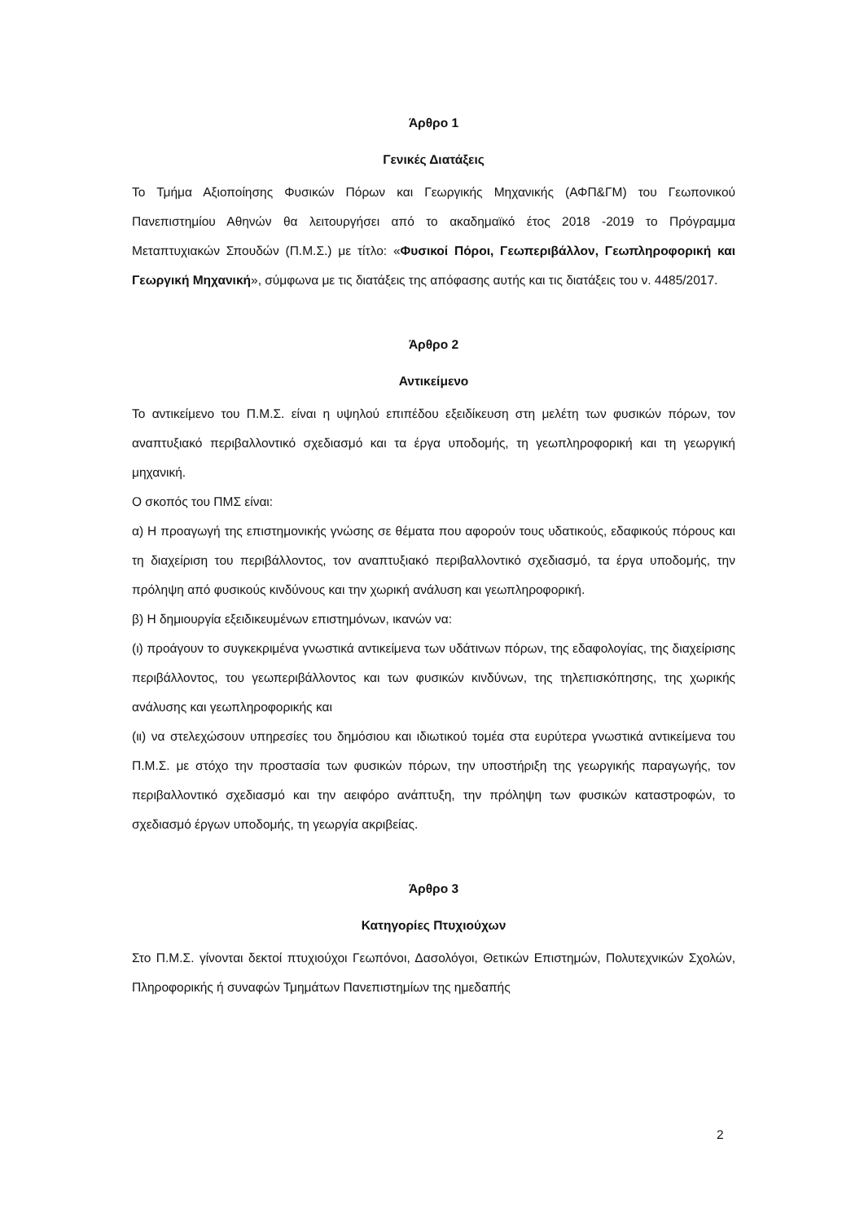Άρθρο 1
Γενικές Διατάξεις
Το Τμήμα Αξιοποίησης Φυσικών Πόρων και Γεωργικής Μηχανικής (ΑΦΠ&ΓΜ) του Γεωπονικού Πανεπιστημίου Αθηνών θα λειτουργήσει από το ακαδημαϊκό έτος 2018 -2019 το Πρόγραμμα Μεταπτυχιακών Σπουδών (Π.Μ.Σ.) με τίτλο: «Φυσικοί Πόροι, Γεωπεριβάλλον, Γεωπληροφορική και Γεωργική Μηχανική», σύμφωνα με τις διατάξεις της απόφασης αυτής και τις διατάξεις του ν. 4485/2017.
Άρθρο 2
Αντικείμενο
Το αντικείμενο του Π.Μ.Σ. είναι η υψηλού επιπέδου εξειδίκευση στη μελέτη των φυσικών πόρων, τον αναπτυξιακό περιβαλλοντικό σχεδιασμό και τα έργα υποδομής, τη γεωπληροφορική και τη γεωργική μηχανική.
Ο σκοπός του ΠΜΣ είναι:
α) Η προαγωγή της επιστημονικής γνώσης σε θέματα που αφορούν τους υδατικούς, εδαφικούς πόρους και τη διαχείριση του περιβάλλοντος, τον αναπτυξιακό περιβαλλοντικό σχεδιασμό, τα έργα υποδομής, την πρόληψη από φυσικούς κινδύνους και την χωρική ανάλυση και γεωπληροφορική.
β) Η δημιουργία εξειδικευμένων επιστημόνων, ικανών να:
(ι) προάγουν το συγκεκριμένα γνωστικά αντικείμενα των υδάτινων πόρων, της εδαφολογίας, της διαχείρισης περιβάλλοντος, του γεωπεριβάλλοντος και των φυσικών κινδύνων, της τηλεπισκόπησης, της χωρικής ανάλυσης και γεωπληροφορικής και
(ιι) να στελεχώσουν υπηρεσίες του δημόσιου και ιδιωτικού τομέα στα ευρύτερα γνωστικά αντικείμενα του Π.Μ.Σ. με στόχο την προστασία των φυσικών πόρων, την υποστήριξη της γεωργικής παραγωγής, τον περιβαλλοντικό σχεδιασμό και την αειφόρο ανάπτυξη, την πρόληψη των φυσικών καταστροφών, το σχεδιασμό έργων υποδομής, τη γεωργία ακριβείας.
Άρθρο 3
Κατηγορίες Πτυχιούχων
Στο Π.Μ.Σ. γίνονται δεκτοί πτυχιούχοι Γεωπόνοι, Δασολόγοι, Θετικών Επιστημών, Πολυτεχνικών Σχολών, Πληροφορικής ή συναφών Τμημάτων Πανεπιστημίων της ημεδαπής
2